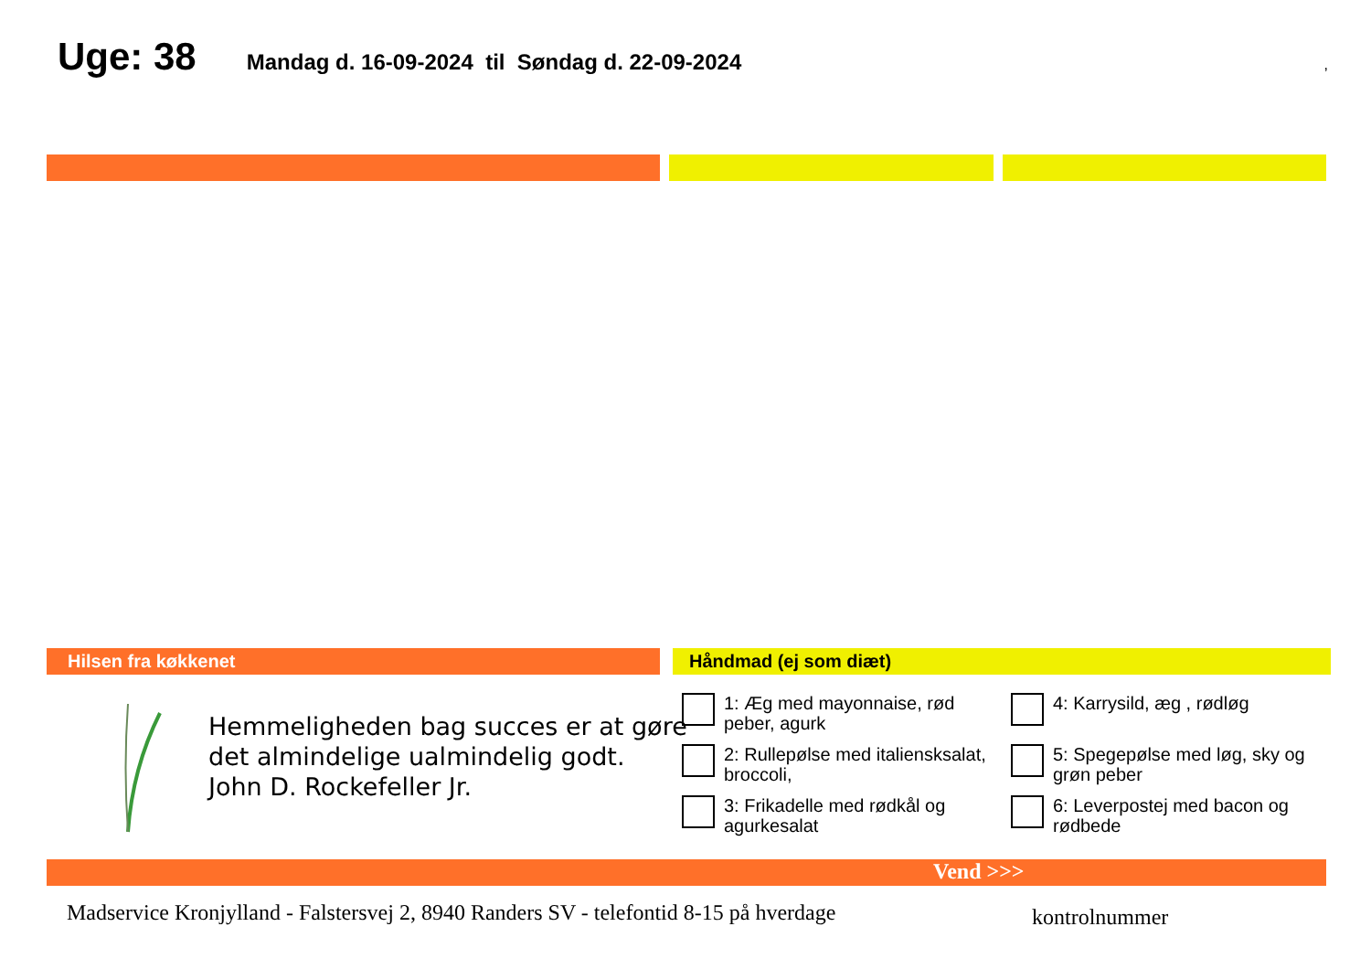Uge: 38 Mandag d. 16-09-2024 til Søndag d. 22-09-2024,
Hilsen fra køkkenet Håndmad (ej som diæt)
Hemmeligheden bag succes er at gøre
det almindelige ualmindelig godt.
John D. Rockefeller Jr.
1: Æg med mayonnaise, rød peber, agurk
4: Karrysild, æg , rødløg
2: Rullepølse med italiensksalat, broccoli,
5: Spegepølse med løg, sky og grøn peber
3: Frikadelle med rødkål og agurkesalat
6: Leverpostej med bacon og rødbede
Vend >>>
Madservice Kronjylland - Falstersvej 2, 8940 Randers SV - telefontid 8-15 på hverdage
kontrolnummer